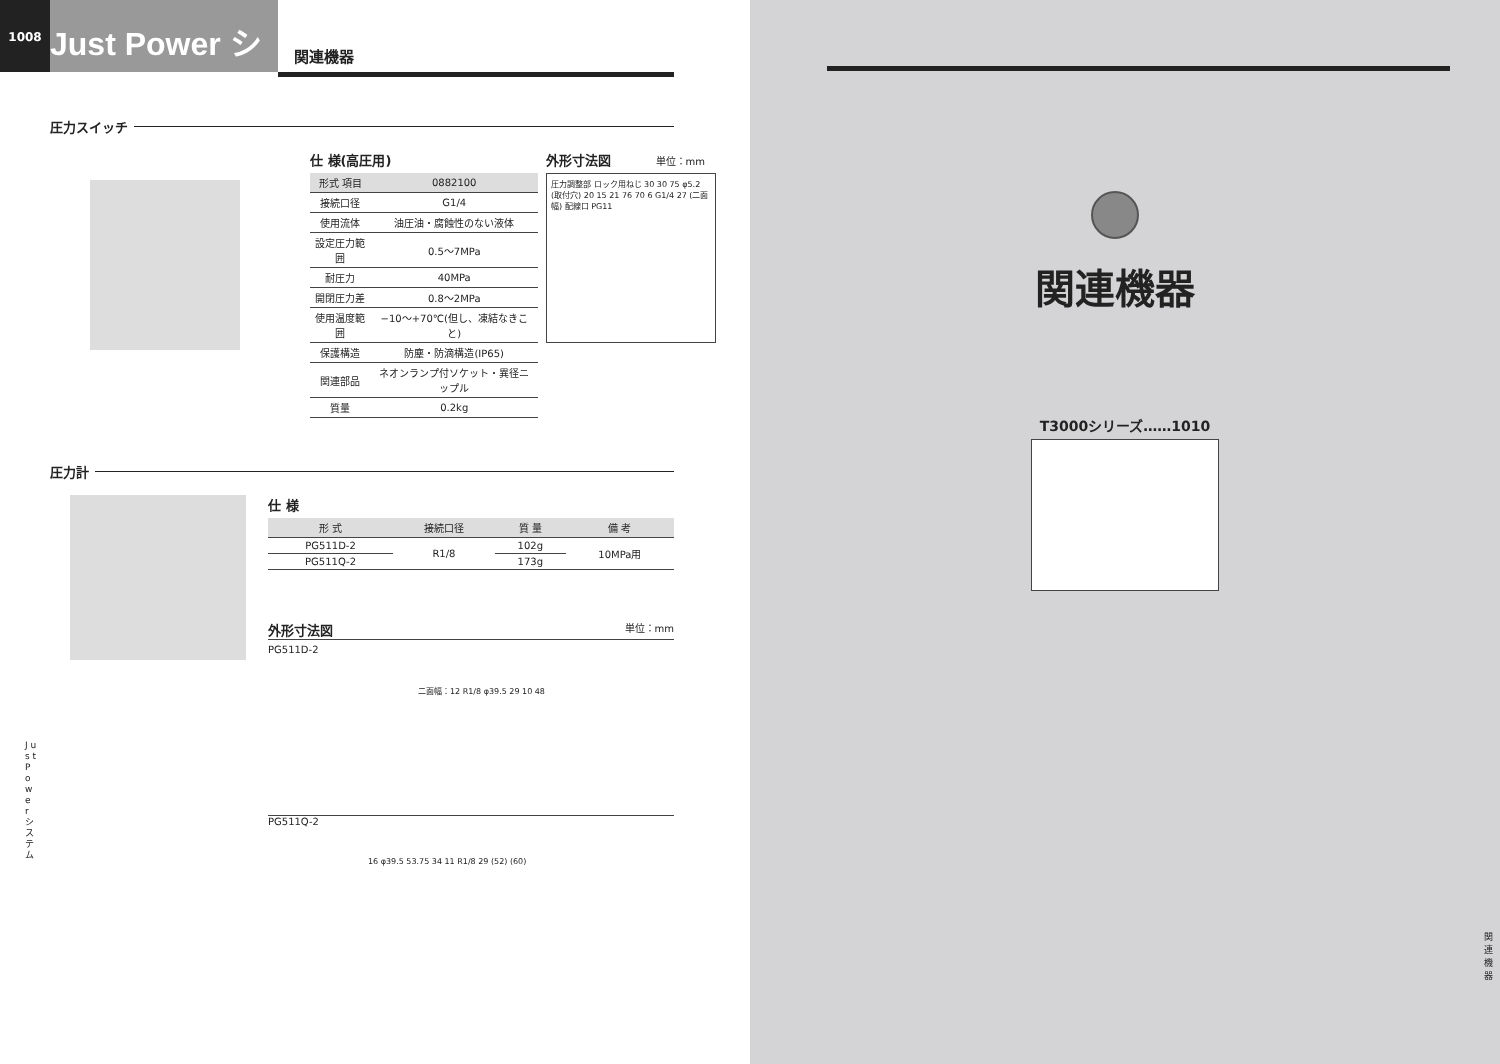1008
Just Power システム
関連機器
圧力スイッチ
仕 様(高圧用)
| 形式 項目 | 0882100 |
| --- | --- |
| 接続口径 | G1/4 |
| 使用流体 | 油圧油・腐蝕性のない液体 |
| 設定圧力範囲 | 0.5～7MPa |
| 耐圧力 | 40MPa |
| 開閉圧力差 | 0.8～2MPa |
| 使用温度範囲 | −10～+70℃(但し、凍結なきこと) |
| 保護構造 | 防塵・防滴構造(IP65) |
| 関連部品 | ネオンランプ付ソケット・異径ニップル |
| 質量 | 0.2kg |
外形寸法図 単位：mm
圧力調整部 ロック用ねじ 30 30 75 φ5.2 (取付穴) 20 15 21 76 70 6 G1/4 27 (二面幅) 配線口 PG11
圧力計
仕 様
| 形 式 | 接続口径 | 質 量 | 備 考 |
| --- | --- | --- | --- |
| PG511D-2 | R1/8 | 102g | 10MPa用 |
| PG511Q-2 | | 173g | |
外形寸法図 単位：mm
PG511D-2
二面幅：12 R1/8 φ39.5 29 10 48
PG511Q-2
16 φ39.5 53.75 34 11 R1/8 29 (52) (60)
J u s t P o w e r シ ス テ ム
関連機器
T3000シリーズ……1010
関連機器